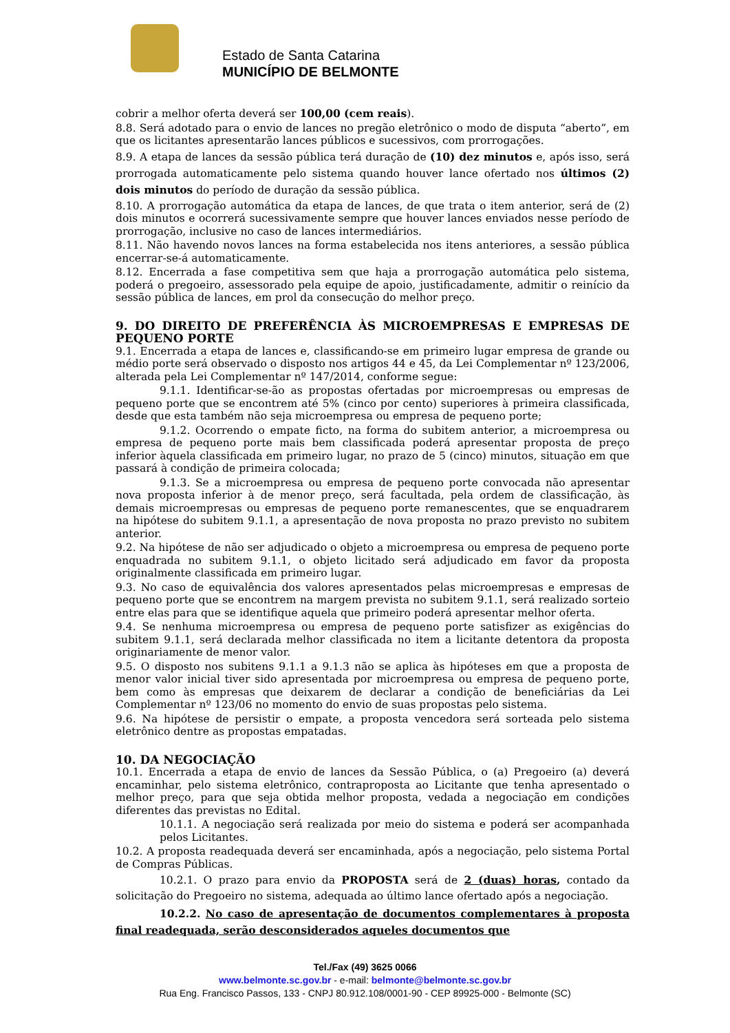Estado de Santa Catarina
MUNICÍPIO DE BELMONTE
cobrir a melhor oferta deverá ser 100,00 (cem reais).
8.8. Será adotado para o envio de lances no pregão eletrônico o modo de disputa “aberto”, em que os licitantes apresentarão lances públicos e sucessivos, com prorrogações.
8.9. A etapa de lances da sessão pública terá duração de (10) dez minutos e, após isso, será prorrogada automaticamente pelo sistema quando houver lance ofertado nos últimos (2) dois minutos do período de duração da sessão pública.
8.10. A prorrogação automática da etapa de lances, de que trata o item anterior, será de (2) dois minutos e ocorrerá sucessivamente sempre que houver lances enviados nesse período de prorrogação, inclusive no caso de lances intermediários.
8.11. Não havendo novos lances na forma estabelecida nos itens anteriores, a sessão pública encerrar-se-á automaticamente.
8.12. Encerrada a fase competitiva sem que haja a prorrogação automática pelo sistema, poderá o pregoeiro, assessorado pela equipe de apoio, justificadamente, admitir o reinício da sessão pública de lances, em prol da consecução do melhor preço.
9. DO DIREITO DE PREFERÊNCIA ÀS MICROEMPRESAS E EMPRESAS DE PEQUENO PORTE
9.1. Encerrada a etapa de lances e, classificando-se em primeiro lugar empresa de grande ou médio porte será observado o disposto nos artigos 44 e 45, da Lei Complementar nº 123/2006, alterada pela Lei Complementar nº 147/2014, conforme segue:
9.1.1. Identificar-se-ão as propostas ofertadas por microempresas ou empresas de pequeno porte que se encontrem até 5% (cinco por cento) superiores à primeira classificada, desde que esta também não seja microempresa ou empresa de pequeno porte;
9.1.2. Ocorrendo o empate ficto, na forma do subitem anterior, a microempresa ou empresa de pequeno porte mais bem classificada poderá apresentar proposta de preço inferior àquela classificada em primeiro lugar, no prazo de 5 (cinco) minutos, situação em que passará à condição de primeira colocada;
9.1.3. Se a microempresa ou empresa de pequeno porte convocada não apresentar nova proposta inferior à de menor preço, será facultada, pela ordem de classificação, às demais microempresas ou empresas de pequeno porte remanescentes, que se enquadrarem na hipótese do subitem 9.1.1, a apresentação de nova proposta no prazo previsto no subitem anterior.
9.2. Na hipótese de não ser adjudicado o objeto a microempresa ou empresa de pequeno porte enquadrada no subitem 9.1.1, o objeto licitado será adjudicado em favor da proposta originalmente classificada em primeiro lugar.
9.3. No caso de equivalência dos valores apresentados pelas microempresas e empresas de pequeno porte que se encontrem na margem prevista no subitem 9.1.1, será realizado sorteio entre elas para que se identifique aquela que primeiro poderá apresentar melhor oferta.
9.4. Se nenhuma microempresa ou empresa de pequeno porte satisfizer as exigências do subitem 9.1.1, será declarada melhor classificada no item a licitante detentora da proposta originariamente de menor valor.
9.5. O disposto nos subitens 9.1.1 a 9.1.3 não se aplica às hipóteses em que a proposta de menor valor inicial tiver sido apresentada por microempresa ou empresa de pequeno porte, bem como às empresas que deixarem de declarar a condição de beneficiárias da Lei Complementar nº 123/06 no momento do envio de suas propostas pelo sistema.
9.6. Na hipótese de persistir o empate, a proposta vencedora será sorteada pelo sistema eletrônico dentre as propostas empatadas.
10. DA NEGOCIAÇÃO
10.1. Encerrada a etapa de envio de lances da Sessão Pública, o (a) Pregoeiro (a) deverá encaminhar, pelo sistema eletrônico, contraproposta ao Licitante que tenha apresentado o melhor preço, para que seja obtida melhor proposta, vedada a negociação em condições diferentes das previstas no Edital.
10.1.1. A negociação será realizada por meio do sistema e poderá ser acompanhada pelos Licitantes.
10.2. A proposta readequada deverá ser encaminhada, após a negociação, pelo sistema Portal de Compras Públicas.
10.2.1. O prazo para envio da PROPOSTA será de 2 (duas) horas, contado da solicitação do Pregoeiro no sistema, adequada ao último lance ofertado após a negociação.
10.2.2. No caso de apresentação de documentos complementares à proposta final readequada, serão desconsiderados aqueles documentos que
Tel./Fax (49) 3625 0066
www.belmonte.sc.gov.br - e-mail: belmonte@belmonte.sc.gov.br
Rua Eng. Francisco Passos, 133 - CNPJ 80.912.108/0001-90 - CEP 89925-000 - Belmonte (SC)